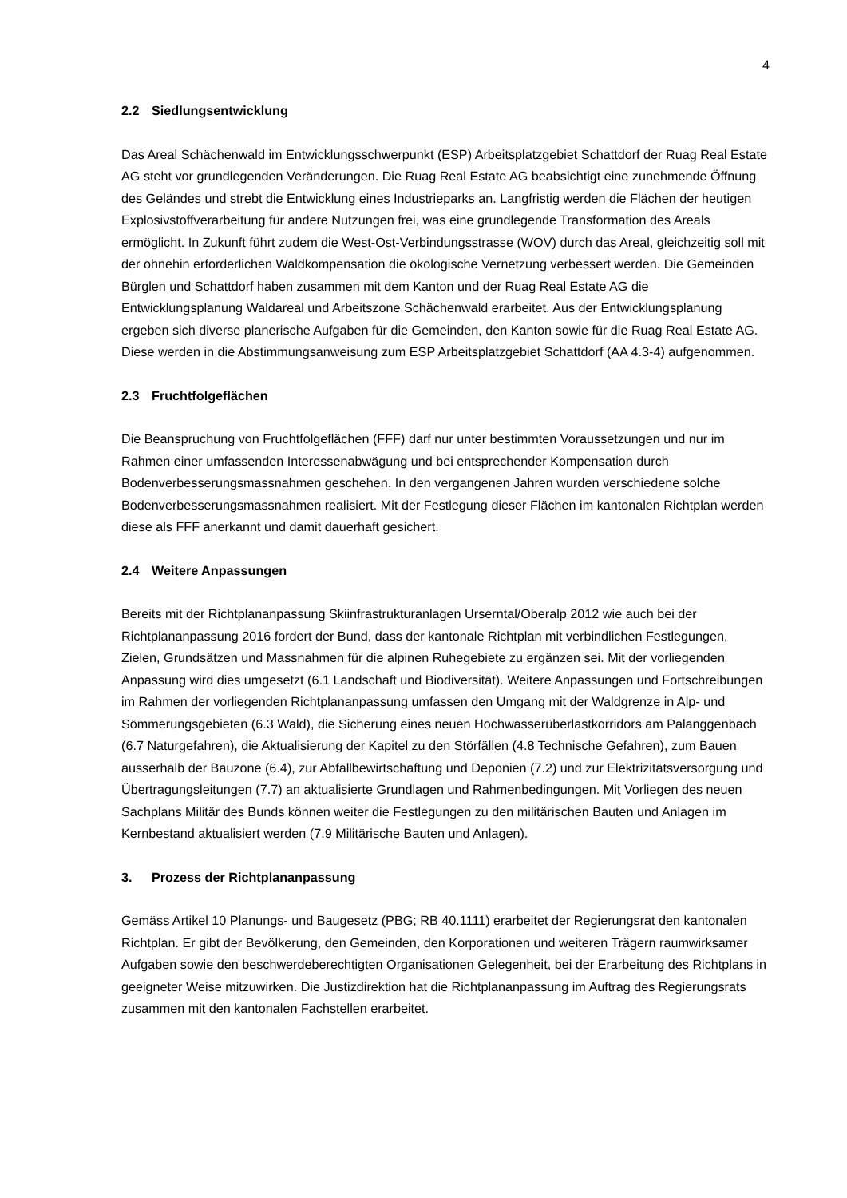4
2.2 Siedlungsentwicklung
Das Areal Schächenwald im Entwicklungsschwerpunkt (ESP) Arbeitsplatzgebiet Schattdorf der Ruag Real Estate AG steht vor grundlegenden Veränderungen. Die Ruag Real Estate AG beabsichtigt eine zunehmende Öffnung des Geländes und strebt die Entwicklung eines Industrieparks an. Langfristig werden die Flächen der heutigen Explosivstoffverarbeitung für andere Nutzungen frei, was eine grundlegende Transformation des Areals ermöglicht. In Zukunft führt zudem die West-Ost-Verbindungsstrasse (WOV) durch das Areal, gleichzeitig soll mit der ohnehin erforderlichen Waldkompensation die ökologische Vernetzung verbessert werden. Die Gemeinden Bürglen und Schattdorf haben zusammen mit dem Kanton und der Ruag Real Estate AG die Entwicklungsplanung Waldareal und Arbeitszone Schächenwald erarbeitet. Aus der Entwicklungsplanung ergeben sich diverse planerische Aufgaben für die Gemeinden, den Kanton sowie für die Ruag Real Estate AG. Diese werden in die Abstimmungsanweisung zum ESP Arbeitsplatzgebiet Schattdorf (AA 4.3-4) aufgenommen.
2.3 Fruchtfolgeflächen
Die Beanspruchung von Fruchtfolgeflächen (FFF) darf nur unter bestimmten Voraussetzungen und nur im Rahmen einer umfassenden Interessenabwägung und bei entsprechender Kompensation durch Bodenverbesserungsmassnahmen geschehen. In den vergangenen Jahren wurden verschiedene solche Bodenverbesserungsmassnahmen realisiert. Mit der Festlegung dieser Flächen im kantonalen Richtplan werden diese als FFF anerkannt und damit dauerhaft gesichert.
2.4 Weitere Anpassungen
Bereits mit der Richtplananpassung Skiinfrastrukturanlagen Urserntal/Oberalp 2012 wie auch bei der Richtplananpassung 2016 fordert der Bund, dass der kantonale Richtplan mit verbindlichen Festlegungen, Zielen, Grundsätzen und Massnahmen für die alpinen Ruhegebiete zu ergänzen sei. Mit der vorliegenden Anpassung wird dies umgesetzt (6.1 Landschaft und Biodiversität). Weitere Anpassungen und Fortschreibungen im Rahmen der vorliegenden Richtplananpassung umfassen den Umgang mit der Waldgrenze in Alp- und Sömmerungsgebieten (6.3 Wald), die Sicherung eines neuen Hochwasserüberlastkorridors am Palanggenbach (6.7 Naturgefahren), die Aktualisierung der Kapitel zu den Störfällen (4.8 Technische Gefahren), zum Bauen ausserhalb der Bauzone (6.4), zur Abfallbewirtschaftung und Deponien (7.2) und zur Elektrizitätsversorgung und Übertragungsleitungen (7.7) an aktualisierte Grundlagen und Rahmenbedingungen. Mit Vorliegen des neuen Sachplans Militär des Bunds können weiter die Festlegungen zu den militärischen Bauten und Anlagen im Kernbestand aktualisiert werden (7.9 Militärische Bauten und Anlagen).
3. Prozess der Richtplananpassung
Gemäss Artikel 10 Planungs- und Baugesetz (PBG; RB 40.1111) erarbeitet der Regierungsrat den kantonalen Richtplan. Er gibt der Bevölkerung, den Gemeinden, den Korporationen und weiteren Trägern raumwirksamer Aufgaben sowie den beschwerdeberechtigten Organisationen Gelegenheit, bei der Erarbeitung des Richtplans in geeigneter Weise mitzuwirken. Die Justizdirektion hat die Richtplananpassung im Auftrag des Regierungsrats zusammen mit den kantonalen Fachstellen erarbeitet.